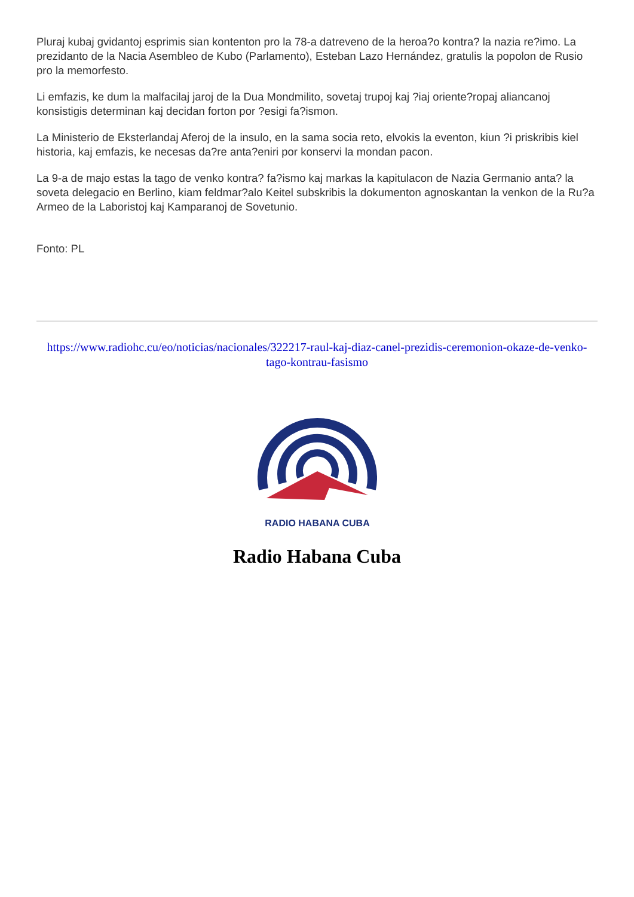Pluraj kubaj gvidantoj esprimis sian kontenton pro la 78-a datreveno de la heroa?o kontra? la nazia re?imo. La prezidanto de la Nacia Asembleo de Kubo (Parlamento), Esteban Lazo Hernández, gratulis la popolon de Rusio pro la memorfesto.
Li emfazis, ke dum la malfacilaj jaroj de la Dua Mondmilito, sovetaj trupoj kaj ?iaj oriente?ropaj aliancanoj konsistigis determinan kaj decidan forton por ?esigi fa?ismon.
La Ministerio de Eksterlandaj Aferoj de la insulo, en la sama socia reto, elvokis la eventon, kiun ?i priskribis kiel historia, kaj emfazis, ke necesas da?re anta?eniri por konservi la mondan pacon.
La 9-a de majo estas la tago de venko kontra? fa?ismo kaj markas la kapitulacon de Nazia Germanio anta? la soveta delegacio en Berlino, kiam feldmar?alo Keitel subskribis la dokumenton agnoskantan la venkon de la Ru?a Armeo de la Laboristoj kaj Kamparanoj de Sovetunio.
Fonto: PL
https://www.radiohc.cu/eo/noticias/nacionales/322217-raul-kaj-diaz-canel-prezidis-ceremonion-okaze-de-venko-tago-kontrau-fasismo
RADIO HABANA CUBA
Radio Habana Cuba